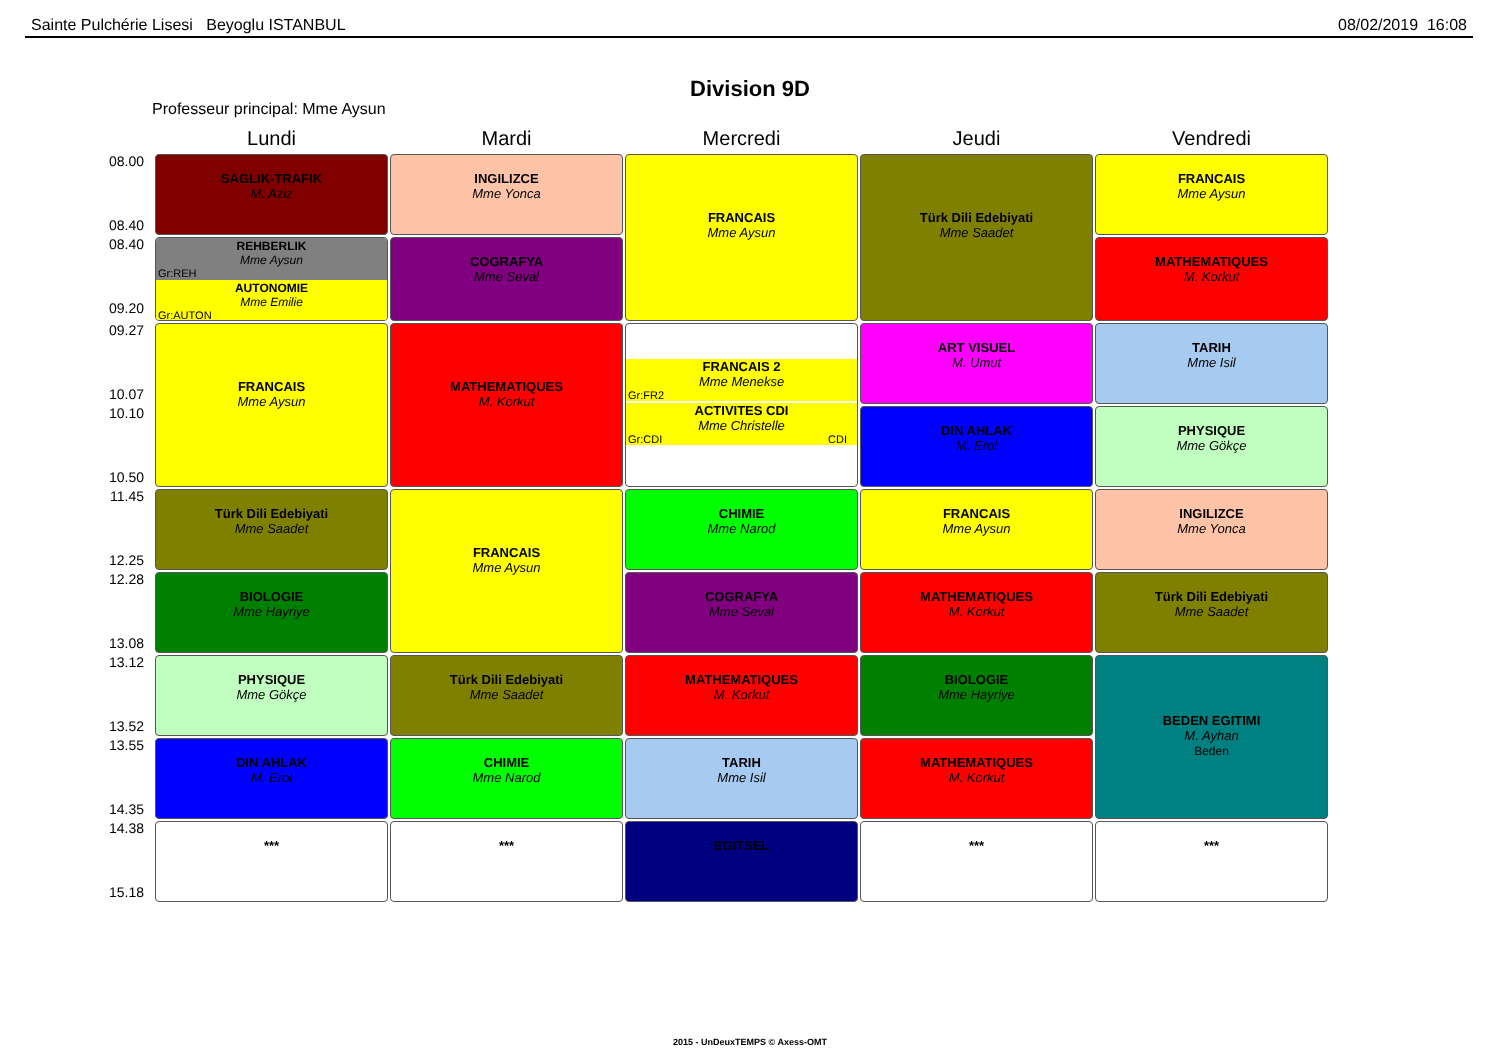Sainte Pulchérie Lisesi Beyoglu ISTANBUL 08/02/2019 16:08
Division 9D
Professeur principal: Mme Aysun
| | Lundi | Mardi | Mercredi | Jeudi | Vendredi |
| --- | --- | --- | --- | --- | --- |
| 08.00 08.40 | SAGLIK-TRAFIK M. Aziz | INGILIZCE Mme Yonca | FRANCAIS Mme Aysun | Türk Dili Edebiyati Mme Saadet | FRANCAIS Mme Aysun |
| 08.40 09.20 | REHBERLIK Mme Aysun Gr:REH AUTONOMIE Mme Emilie Gr:AUTON | COGRAFYA Mme Seval | | | MATHEMATIQUES M. Korkut |
| 09.27 10.07 | FRANCAIS Mme Aysun | MATHEMATIQUES M. Korkut | FRANCAIS 2 Mme Menekse Gr:FR2 ACTIVITES CDI Mme Christelle Gr:CDI CDI | ART VISUEL M. Umut | TARIH Mme Isil |
| 10.10 10.50 | | | | DIN AHLAK M. Erol | PHYSIQUE Mme Gökçe |
| 11.45 12.25 | Türk Dili Edebiyati Mme Saadet | FRANCAIS Mme Aysun | CHIMIE Mme Narod | FRANCAIS Mme Aysun | INGILIZCE Mme Yonca |
| 12.28 13.08 | BIOLOGIE Mme Hayriye | | COGRAFYA Mme Seval | MATHEMATIQUES M. Korkut | Türk Dili Edebiyati Mme Saadet |
| 13.12 13.52 | PHYSIQUE Mme Gökçe | Türk Dili Edebiyati Mme Saadet | MATHEMATIQUES M. Korkut | BIOLOGIE Mme Hayriye | BEDEN EGITIMI M. Ayhan Beden |
| 13.55 14.35 | DIN AHLAK M. Erol | CHIMIE Mme Narod | TARIH Mme Isil | MATHEMATIQUES M. Korkut | |
| 14.38 15.18 | *** | *** | EGITSEL | *** | *** |
2015 - UnDeuxTEMPS © Axess-OMT